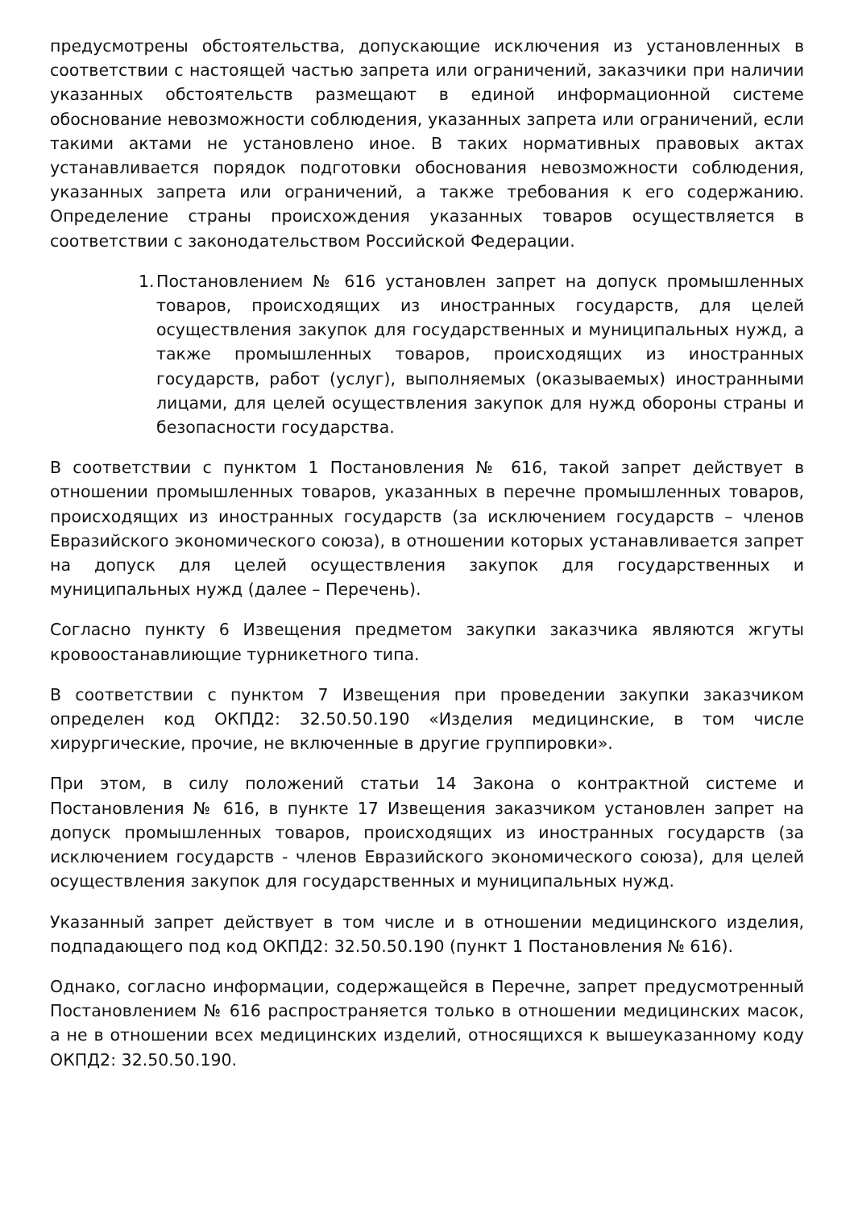предусмотрены обстоятельства, допускающие исключения из установленных в соответствии с настоящей частью запрета или ограничений, заказчики при наличии указанных обстоятельств размещают в единой информационной системе обоснование невозможности соблюдения, указанных запрета или ограничений, если такими актами не установлено иное. В таких нормативных правовых актах устанавливается порядок подготовки обоснования невозможности соблюдения, указанных запрета или ограничений, а также требования к его содержанию. Определение страны происхождения указанных товаров осуществляется в соответствии с законодательством Российской Федерации.
1. Постановлением № 616 установлен запрет на допуск промышленных товаров, происходящих из иностранных государств, для целей осуществления закупок для государственных и муниципальных нужд, а также промышленных товаров, происходящих из иностранных государств, работ (услуг), выполняемых (оказываемых) иностранными лицами, для целей осуществления закупок для нужд обороны страны и безопасности государства.
В соответствии с пунктом 1 Постановления № 616, такой запрет действует в отношении промышленных товаров, указанных в перечне промышленных товаров, происходящих из иностранных государств (за исключением государств – членов Евразийского экономического союза), в отношении которых устанавливается запрет на допуск для целей осуществления закупок для государственных и муниципальных нужд (далее – Перечень).
Согласно пункту 6 Извещения предметом закупки заказчика являются жгуты кровоостанавлиющие турникетного типа.
В соответствии с пунктом 7 Извещения при проведении закупки заказчиком определен код ОКПД2: 32.50.50.190 «Изделия медицинские, в том числе хирургические, прочие, не включенные в другие группировки».
При этом, в силу положений статьи 14 Закона о контрактной системе и Постановления № 616, в пункте 17 Извещения заказчиком установлен запрет на допуск промышленных товаров, происходящих из иностранных государств (за исключением государств - членов Евразийского экономического союза), для целей осуществления закупок для государственных и муниципальных нужд.
Указанный запрет действует в том числе и в отношении медицинского изделия, подпадающего под код ОКПД2: 32.50.50.190 (пункт 1 Постановления № 616).
Однако, согласно информации, содержащейся в Перечне, запрет предусмотренный Постановлением № 616 распространяется только в отношении медицинских масок, а не в отношении всех медицинских изделий, относящихся к вышеуказанному коду ОКПД2: 32.50.50.190.